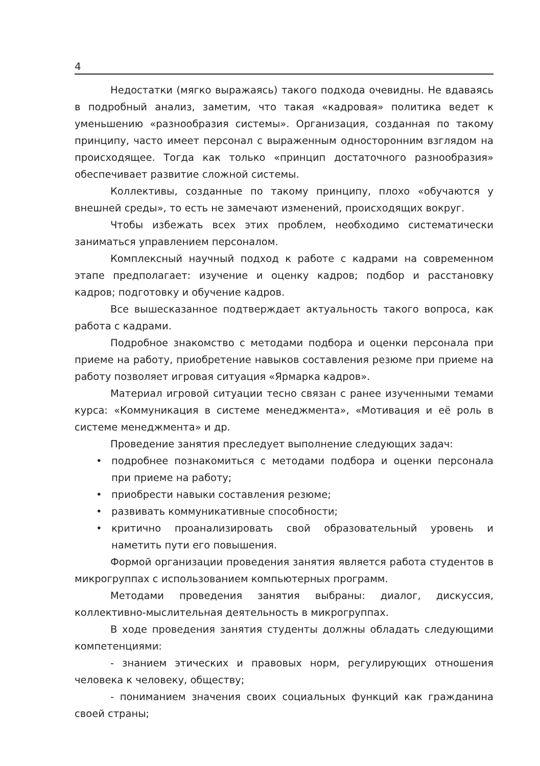4
Недостатки (мягко выражаясь) такого подхода очевидны. Не вдаваясь в подробный анализ, заметим, что такая «кадровая» политика ведет к уменьшению «разнообразия системы». Организация, созданная по такому принципу, часто имеет персонал с выраженным односторонним взглядом на происходящее. Тогда как только «принцип достаточного разнообразия» обеспечивает развитие сложной системы.
Коллективы, созданные по такому принципу, плохо «обучаются у внешней среды», то есть не замечают изменений, происходящих вокруг.
Чтобы избежать всех этих проблем, необходимо систематически заниматься управлением персоналом.
Комплексный научный подход к работе с кадрами на современном этапе предполагает: изучение и оценку кадров; подбор и расстановку кадров; подготовку и обучение кадров.
Все вышесказанное подтверждает актуальность такого вопроса, как работа с кадрами.
Подробное знакомство с методами подбора и оценки персонала при приеме на работу, приобретение навыков составления резюме при приеме на работу позволяет игровая ситуация «Ярмарка кадров».
Материал игровой ситуации тесно связан с ранее изученными темами курса: «Коммуникация в системе менеджмента», «Мотивация и её роль в системе менеджмента» и др.
Проведение занятия преследует выполнение следующих задач:
• подробнее познакомиться с методами подбора и оценки персонала при приеме на работу;
• приобрести навыки составления резюме;
• развивать коммуникативные способности;
• критично проанализировать свой образовательный уровень и наметить пути его повышения.
Формой организации проведения занятия является работа студентов в микрогруппах с использованием компьютерных программ.
Методами проведения занятия выбраны: диалог, дискуссия, коллективно-мыслительная деятельность в микрогруппах.
В ходе проведения занятия студенты должны обладать следующими компетенциями:
- знанием этических и правовых норм, регулирующих отношения человека к человеку, обществу;
- пониманием значения своих социальных функций как гражданина своей страны;